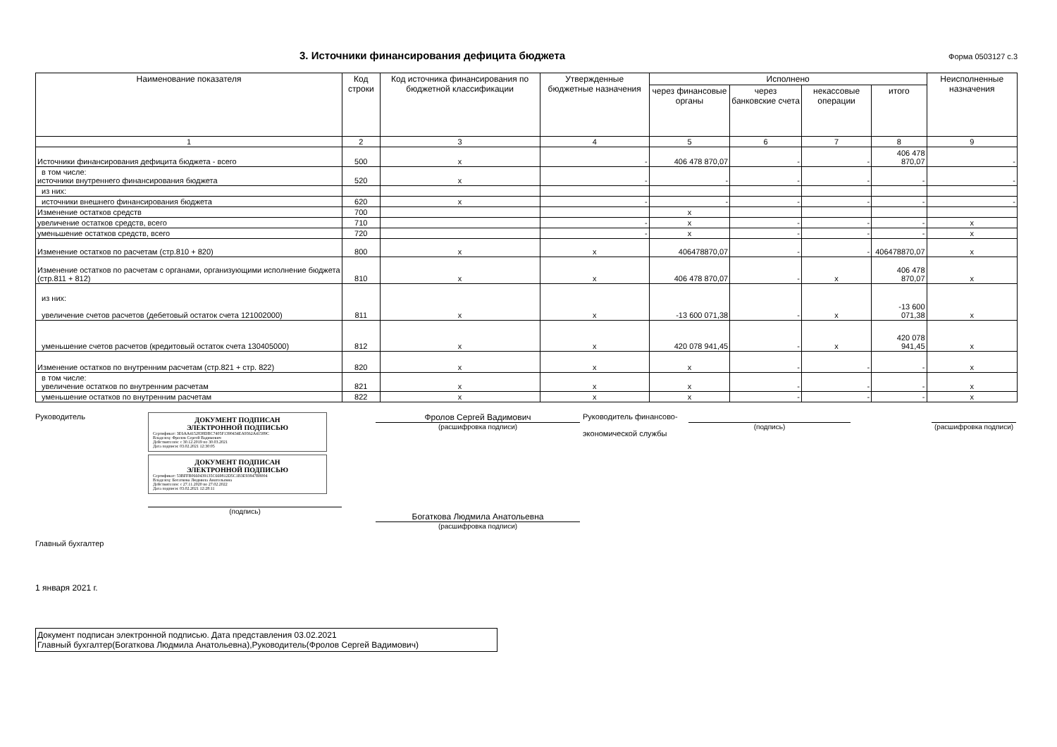3. Источники финансирования дефицита бюджета
Форма 0503127 с.3
| Наименование показателя | Код строки | Код источника финансирования по бюджетной классификации | Утвержденные бюджетные назначения | Исполнено | | | | Неисполненные назначения |
| --- | --- | --- | --- | --- | --- | --- | --- | --- |
| | | | | через финансовые органы | через банковские счета | некассовые операции | итого | |
| 1 | 2 | 3 | 4 | 5 | 6 | 7 | 8 | 9 |
| Источники финансирования дефицита бюджета - всего | 500 | x | - | 406 478 870,07 | - | - | 406 478 870,07 | - |
| в том числе: источники внутреннего финансирования бюджета | 520 | x | - | - | - | - | - | - |
| из них: | | | | | | | | |
| источники внешнего финансирования бюджета | 620 | x | - | - | - | - | - | - |
| Изменение остатков средств | 700 | | | x | | | | |
| увеличение остатков средств, всего | 710 | | - | x | - | - | - | x |
| уменьшение остатков средств, всего | 720 | | - | x | - | - | - | x |
| Изменение остатков по расчетам (стр.810 + 820) | 800 | x | x | 406478870,07 | - | - | 406478870,07 | x |
| Изменение остатков по расчетам с органами, организующими исполнение бюджета (стр.811 + 812) | 810 | x | x | 406 478 870,07 | - | x | 406 478 870,07 | x |
| из них: увеличение счетов расчетов (дебетовый остаток счета 121002000) | 811 | x | x | -13 600 071,38 | - | x | -13 600 071,38 | x |
| уменьшение счетов расчетов (кредитовый остаток счета 130405000) | 812 | x | x | 420 078 941,45 | - | x | 420 078 941,45 | x |
| Изменение остатков по внутренним расчетам (стр.821 + стр. 822) | 820 | x | x | x | - | - | - | x |
| в том числе: увеличение остатков по внутренним расчетам | 821 | x | x | x | - | - | - | x |
| уменьшение остатков по внутренним расчетам | 822 | x | x | x | - | - | - | x |
Руководитель
Главный бухгалтер
ДОКУМЕНТ ПОДПИСАН
ЭЛЕКТРОННОЙ ПОДПИСЬЮ
Сертификат: 3E6AA4152838DBC7405F1390434EA9362A41589C
Владелец: Фролов Сергей Вадимович
Действителен: с 30.12.2019 по 30.03.2021
Дата подписи: 03.02.2021 12:30:05
ДОКУМЕНТ ПОДПИСАН
ЭЛЕКТРОННОЙ ПОДПИСЬЮ
Сертификат: 53BFFB0660439135C669812D5C1B3E93847B8004
Владелец: Богаткова Людмила Анатольевна
Действителен: с 27.11.2020 по 27.02.2022
Дата подписи: 03.02.2021 12:28:11
(подпись)
Фролов Сергей Вадимович
(расшифровка подписи)
Богаткова Людмила Анатольевна
(расшифровка подписи)
Руководитель финансово-
экономической службы
(подпись) (расшифровка подписи)
1 января 2021 г.
Документ подписан электронной подписью. Дата представления 03.02.2021
Главный бухгалтер(Богаткова Людмила Анатольевна),Руководитель(Фролов Сергей Вадимович)